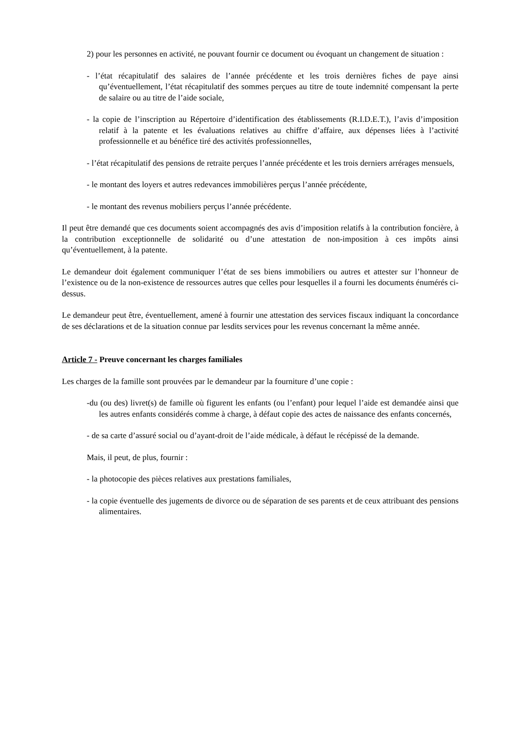2) pour les personnes en activité, ne pouvant fournir ce document ou évoquant un changement de situation :
- l’état récapitulatif des salaires de l’année précédente et les trois dernières fiches de paye ainsi qu’éventuellement, l’état récapitulatif des sommes perçues au titre de toute indemnité compensant la perte de salaire ou au titre de l’aide sociale,
- la copie de l’inscription au Répertoire d’identification des établissements (R.I.D.E.T.), l’avis d’imposition relatif à la patente et les évaluations relatives au chiffre d’affaire, aux dépenses liées à l’activité professionnelle et au bénéfice tiré des activités professionnelles,
- l’état récapitulatif des pensions de retraite perçues l’année précédente et les trois derniers arrérages mensuels,
- le montant des loyers et autres redevances immobilières perçus l’année précédente,
- le montant des revenus mobiliers perçus l’année précédente.
Il peut être demandé que ces documents soient accompagnés des avis d’imposition relatifs à la contribution foncière, à la contribution exceptionnelle de solidarité ou d’une attestation de non-imposition à ces impôts ainsi qu’éventuellement, à la patente.
Le demandeur doit également communiquer l’état de ses biens immobiliers ou autres et attester sur l’honneur de l’existence ou de la non-existence de ressources autres que celles pour lesquelles il a fourni les documents énumérés ci-dessus.
Le demandeur peut être, éventuellement, amené à fournir une attestation des services fiscaux indiquant la concordance de ses déclarations et de la situation connue par lesdits services pour les revenus concernant la même année.
Article 7 - Preuve concernant les charges familiales
Les charges de la famille sont prouvées par le demandeur par la fourniture d’une copie :
-du (ou des) livret(s) de famille où figurent les enfants (ou l’enfant) pour lequel l’aide est demandée ainsi que les autres enfants considérés comme à charge, à défaut copie des actes de naissance des enfants concernés,
- de sa carte d’assuré social ou d’ayant-droit de l’aide médicale, à défaut le récépissé de la demande.
Mais, il peut, de plus, fournir :
- la photocopie des pièces relatives aux prestations familiales,
- la copie éventuelle des jugements de divorce ou de séparation de ses parents et de ceux attribuant des pensions alimentaires.